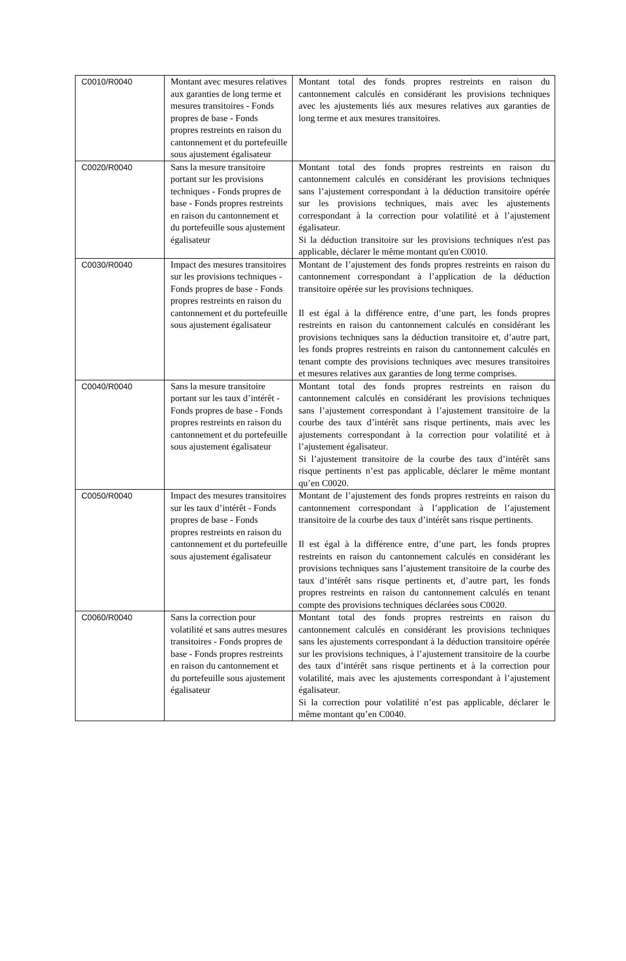| C0010/R0040 | Montant avec mesures relatives aux garanties de long terme et mesures transitoires - Fonds propres de base - Fonds propres restreints en raison du cantonnement et du portefeuille sous ajustement égalisateur | Montant total des fonds propres restreints en raison du cantonnement calculés en considérant les provisions techniques avec les ajustements liés aux mesures relatives aux garanties de long terme et aux mesures transitoires. |
| C0020/R0040 | Sans la mesure transitoire portant sur les provisions techniques - Fonds propres de base - Fonds propres restreints en raison du cantonnement et du portefeuille sous ajustement égalisateur | Montant total des fonds propres restreints en raison du cantonnement calculés en considérant les provisions techniques sans l’ajustement correspondant à la déduction transitoire opérée sur les provisions techniques, mais avec les ajustements correspondant à la correction pour volatilité et à l’ajustement égalisateur. Si la déduction transitoire sur les provisions techniques n'est pas applicable, déclarer le même montant qu'en C0010. |
| C0030/R0040 | Impact des mesures transitoires sur les provisions techniques - Fonds propres de base - Fonds propres restreints en raison du cantonnement et du portefeuille sous ajustement égalisateur | Montant de l’ajustement des fonds propres restreints en raison du cantonnement correspondant à l’application de la déduction transitoire opérée sur les provisions techniques. Il est égal à la différence entre, d’une part, les fonds propres restreints en raison du cantonnement calculés en considérant les provisions techniques sans la déduction transitoire et, d’autre part, les fonds propres restreints en raison du cantonnement calculés en tenant compte des provisions techniques avec mesures transitoires et mesures relatives aux garanties de long terme comprises. |
| C0040/R0040 | Sans la mesure transitoire portant sur les taux d’intérêt - Fonds propres de base - Fonds propres restreints en raison du cantonnement et du portefeuille sous ajustement égalisateur | Montant total des fonds propres restreints en raison du cantonnement calculés en considérant les provisions techniques sans l’ajustement correspondant à l’ajustement transitoire de la courbe des taux d’intérêt sans risque pertinents, mais avec les ajustements correspondant à la correction pour volatilité et à l’ajustement égalisateur. Si l’ajustement transitoire de la courbe des taux d’intérêt sans risque pertinents n’est pas applicable, déclarer le même montant qu’en C0020. |
| C0050/R0040 | Impact des mesures transitoires sur les taux d’intérêt - Fonds propres de base - Fonds propres restreints en raison du cantonnement et du portefeuille sous ajustement égalisateur | Montant de l’ajustement des fonds propres restreints en raison du cantonnement correspondant à l’application de l’ajustement transitoire de la courbe des taux d’intérêt sans risque pertinents. Il est égal à la différence entre, d’une part, les fonds propres restreints en raison du cantonnement calculés en considérant les provisions techniques sans l’ajustement transitoire de la courbe des taux d’intérêt sans risque pertinents et, d’autre part, les fonds propres restreints en raison du cantonnement calculés en tenant compte des provisions techniques déclarées sous C0020. |
| C0060/R0040 | Sans la correction pour volatilité et sans autres mesures transitoires - Fonds propres de base - Fonds propres restreints en raison du cantonnement et du portefeuille sous ajustement égalisateur | Montant total des fonds propres restreints en raison du cantonnement calculés en considérant les provisions techniques sans les ajustements correspondant à la déduction transitoire opérée sur les provisions techniques, à l’ajustement transitoire de la courbe des taux d’intérêt sans risque pertinents et à la correction pour volatilité, mais avec les ajustements correspondant à l’ajustement égalisateur. Si la correction pour volatilité n’est pas applicable, déclarer le même montant qu’en C0040. |